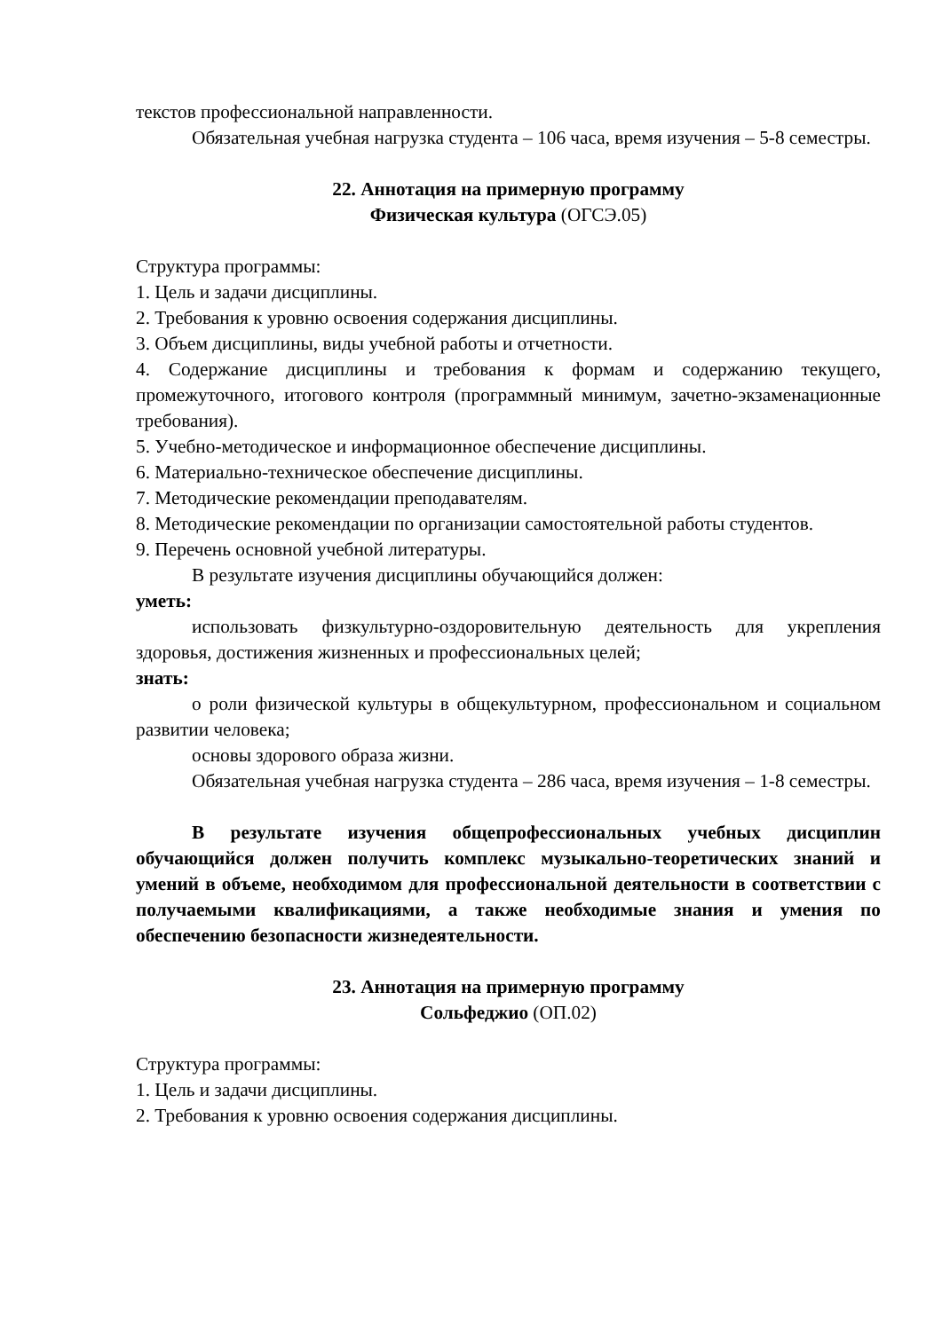текстов профессиональной направленности.
Обязательная учебная нагрузка студента – 106 часа, время изучения – 5-8 семестры.
22. Аннотация на примерную программу
Физическая культура (ОГСЭ.05)
Структура программы:
1. Цель и задачи дисциплины.
2. Требования к уровню освоения содержания дисциплины.
3. Объем дисциплины, виды учебной работы и отчетности.
4. Содержание дисциплины и требования к формам и содержанию текущего, промежуточного, итогового контроля (программный минимум, зачетно-экзаменационные требования).
5. Учебно-методическое и информационное обеспечение дисциплины.
6. Материально-техническое обеспечение дисциплины.
7. Методические рекомендации преподавателям.
8. Методические рекомендации по организации самостоятельной работы студентов.
9. Перечень основной учебной литературы.
В результате изучения дисциплины обучающийся должен:
уметь:
использовать физкультурно-оздоровительную деятельность для укрепления здоровья, достижения жизненных и профессиональных целей;
знать:
о роли физической культуры в общекультурном, профессиональном и социальном развитии человека;
основы здорового образа жизни.
Обязательная учебная нагрузка студента – 286 часа, время изучения – 1-8 семестры.
В результате изучения общепрофессиональных учебных дисциплин обучающийся должен получить комплекс музыкально-теоретических знаний и умений в объеме, необходимом для профессиональной деятельности в соответствии с получаемыми квалификациями, а также необходимые знания и умения по обеспечению безопасности жизнедеятельности.
23. Аннотация на примерную программу
Сольфеджио (ОП.02)
Структура программы:
1. Цель и задачи дисциплины.
2. Требования к уровню освоения содержания дисциплины.